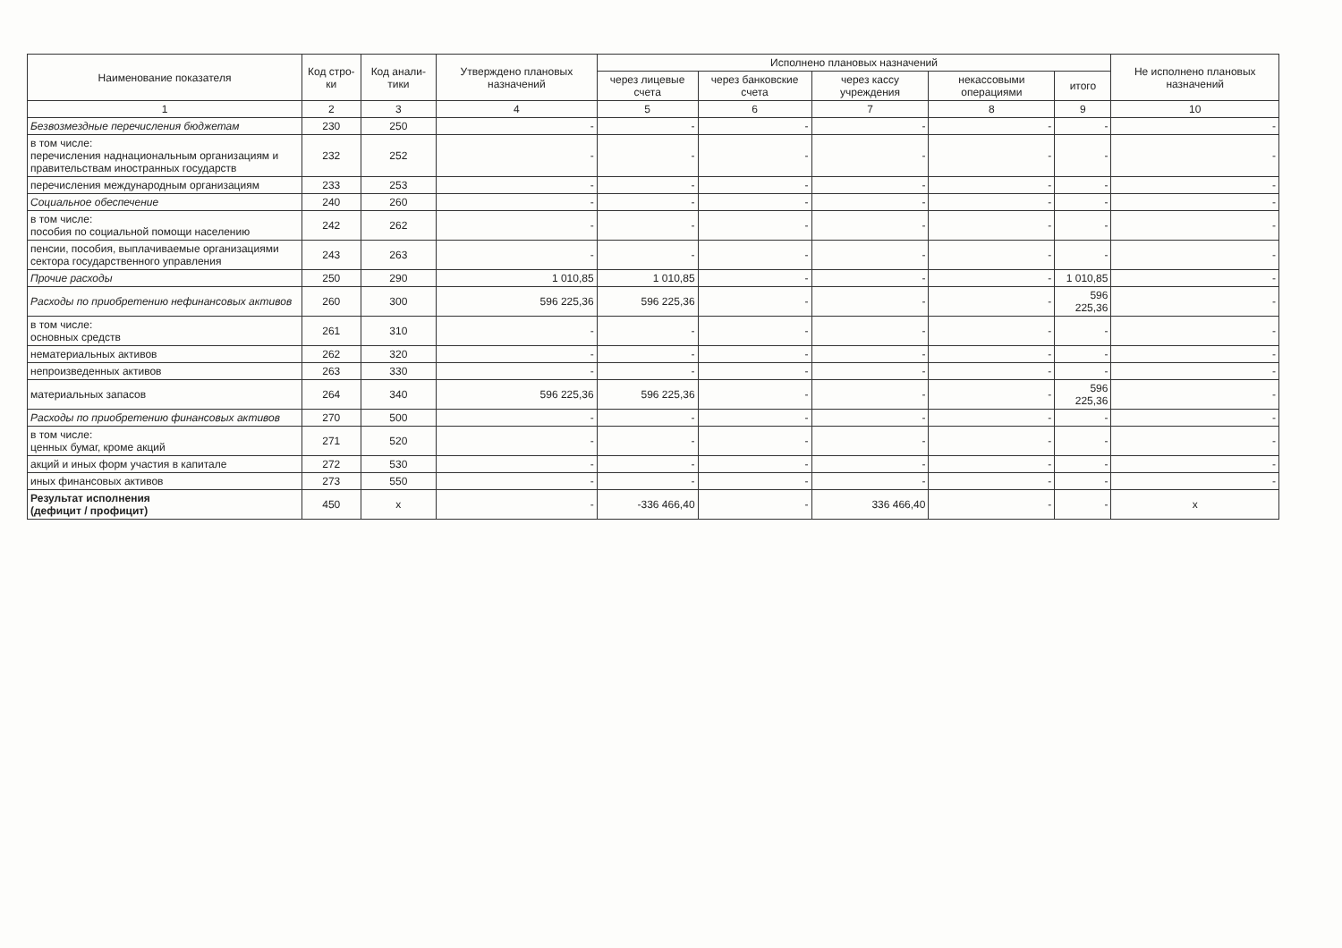| Наименование показателя | Код стро-ки | Код анали-тики | Утверждено плановых назначений | Исполнено плановых назначений | | | | | Не исполнено плановых назначений |
| --- | --- | --- | --- | --- | --- | --- | --- | --- | --- |
| | | | | через лицевые счета | через банковские счета | через кассу учреждения | некассовыми операциями | итого | |
| 1 | 2 | 3 | 4 | 5 | 6 | 7 | 8 | 9 | 10 |
| Безвозмездные перечисления бюджетам | 230 | 250 | - | - | - | - | - | - | - |
| в том числе: перечисления наднациональным организациям и правительствам иностранных государств | 232 | 252 | - | - | - | - | - | - | - |
| перечисления международным организациям | 233 | 253 | - | - | - | - | - | - | - |
| Социальное обеспечение | 240 | 260 | - | - | - | - | - | - | - |
| в том числе: пособия по социальной помощи населению | 242 | 262 | - | - | - | - | - | - | - |
| пенсии, пособия, выплачиваемые организациями сектора государственного управления | 243 | 263 | - | - | - | - | - | - | - |
| Прочие расходы | 250 | 290 | 1 010,85 | 1 010,85 | - | - | - | 1 010,85 | - |
| Расходы по приобретению нефинансовых активов | 260 | 300 | 596 225,36 | 596 225,36 | - | - | - | 596 225,36 | - |
| в том числе: основных средств | 261 | 310 | - | - | - | - | - | - | - |
| нематериальных активов | 262 | 320 | - | - | - | - | - | - | - |
| непроизведенных активов | 263 | 330 | - | - | - | - | - | - | - |
| материальных запасов | 264 | 340 | 596 225,36 | 596 225,36 | - | - | - | 596 225,36 | - |
| Расходы по приобретению финансовых активов | 270 | 500 | - | - | - | - | - | - | - |
| в том числе: ценных бумаг, кроме акций | 271 | 520 | - | - | - | - | - | - | - |
| акций и иных форм участия в капитале | 272 | 530 | - | - | - | - | - | - | - |
| иных финансовых активов | 273 | 550 | - | - | - | - | - | - | - |
| Результат исполнения (дефицит / профицит) | 450 | x | - | -336 466,40 | - | 336 466,40 | - | - | x |